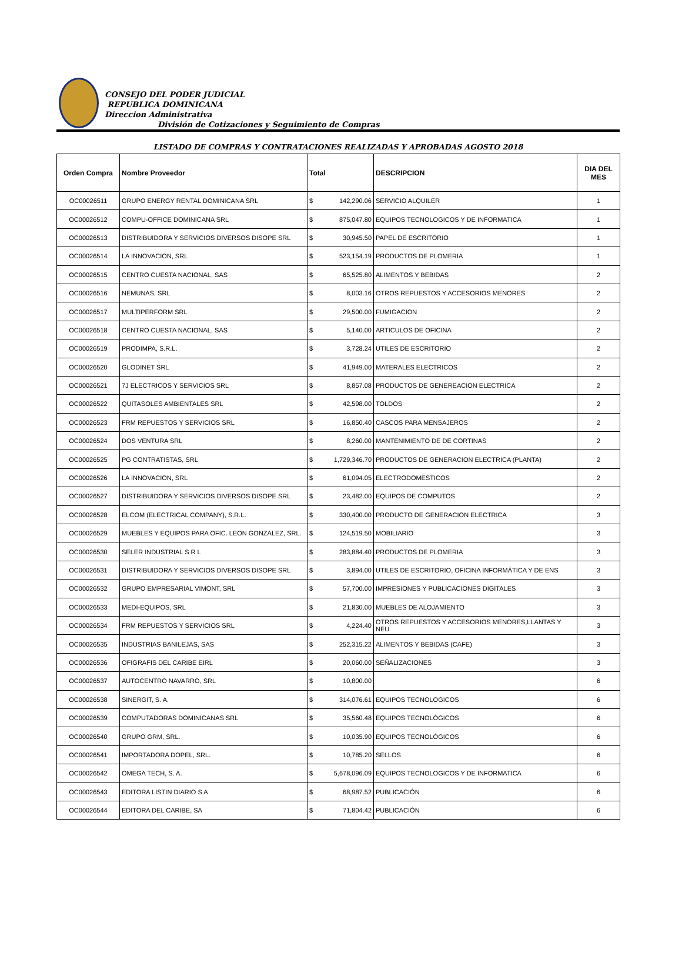CONSEJO DEL PODER JUDICIAL
REPUBLICA DOMINICANA
Direccion Administrativa
División de Cotizaciones y Seguimiento de Compras
LISTADO DE COMPRAS Y CONTRATACIONES REALIZADAS Y APROBADAS AGOSTO 2018
| Orden Compra | Nombre Proveedor | Total | | DESCRIPCION | DIA DEL MES |
| --- | --- | --- | --- | --- | --- |
| OC00026511 | GRUPO ENERGY RENTAL DOMINICANA SRL | $ | 142,290.06 | SERVICIO ALQUILER | 1 |
| OC00026512 | COMPU-OFFICE DOMINICANA SRL | $ | 875,047.80 | EQUIPOS TECNOLOGICOS Y DE INFORMATICA | 1 |
| OC00026513 | DISTRIBUIDORA Y SERVICIOS DIVERSOS DISOPE SRL | $ | 30,945.50 | PAPEL DE ESCRITORIO | 1 |
| OC00026514 | LA INNOVACION, SRL | $ | 523,154.19 | PRODUCTOS DE PLOMERIA | 1 |
| OC00026515 | CENTRO CUESTA NACIONAL, SAS | $ | 65,525.80 | ALIMENTOS Y BEBIDAS | 2 |
| OC00026516 | NEMUNAS, SRL | $ | 8,003.16 | OTROS REPUESTOS Y ACCESORIOS MENORES | 2 |
| OC00026517 | MULTIPERFORM SRL | $ | 29,500.00 | FUMIGACION | 2 |
| OC00026518 | CENTRO CUESTA NACIONAL, SAS | $ | 5,140.00 | ARTICULOS DE OFICINA | 2 |
| OC00026519 | PRODIMPA, S.R.L. | $ | 3,728.24 | UTILES DE ESCRITORIO | 2 |
| OC00026520 | GLODINET SRL | $ | 41,949.00 | MATERALES ELECTRICOS | 2 |
| OC00026521 | 7J ELECTRICOS Y SERVICIOS SRL | $ | 8,857.08 | PRODUCTOS DE GENEREACION ELECTRICA | 2 |
| OC00026522 | QUITASOLES AMBIENTALES SRL | $ | 42,598.00 | TOLDOS | 2 |
| OC00026523 | FRM REPUESTOS Y SERVICIOS SRL | $ | 16,850.40 | CASCOS PARA MENSAJEROS | 2 |
| OC00026524 | DOS VENTURA SRL | $ | 8,260.00 | MANTENIMIENTO DE DE CORTINAS | 2 |
| OC00026525 | PG CONTRATISTAS, SRL | $ | 1,729,346.70 | PRODUCTOS DE GENERACION ELECTRICA (PLANTA) | 2 |
| OC00026526 | LA INNOVACION, SRL | $ | 61,094.05 | ELECTRODOMESTICOS | 2 |
| OC00026527 | DISTRIBUIDORA Y SERVICIOS DIVERSOS DISOPE SRL | $ | 23,482.00 | EQUIPOS DE COMPUTOS | 2 |
| OC00026528 | ELCOM (ELECTRICAL COMPANY), S.R.L. | $ | 330,400.00 | PRODUCTO DE GENERACION ELECTRICA | 3 |
| OC00026529 | MUEBLES Y EQUIPOS PARA OFIC. LEON GONZALEZ, SRL. | $ | 124,519.50 | MOBILIARIO | 3 |
| OC00026530 | SELER INDUSTRIAL S R L | $ | 283,884.40 | PRODUCTOS DE PLOMERIA | 3 |
| OC00026531 | DISTRIBUIDORA Y SERVICIOS DIVERSOS DISOPE SRL | $ | 3,894.00 | UTILES DE ESCRITORIO, OFICINA INFORMÁTICA Y DE ENS | 3 |
| OC00026532 | GRUPO EMPRESARIAL VIMONT, SRL | $ | 57,700.00 | IMPRESIONES Y PUBLICACIONES DIGITALES | 3 |
| OC00026533 | MEDI-EQUIPOS, SRL | $ | 21,830.00 | MUEBLES DE ALOJAMIENTO | 3 |
| OC00026534 | FRM REPUESTOS Y SERVICIOS SRL | $ | 4,224.40 | OTROS REPUESTOS Y ACCESORIOS MENORES,LLANTAS Y NEU | 3 |
| OC00026535 | INDUSTRIAS BANILEJAS, SAS | $ | 252,315.22 | ALIMENTOS Y BEBIDAS (CAFE) | 3 |
| OC00026536 | OFIGRAFIS DEL CARIBE EIRL | $ | 20,060.00 | SEÑALIZACIONES | 3 |
| OC00026537 | AUTOCENTRO NAVARRO, SRL | $ | 10,800.00 | | 6 |
| OC00026538 | SINERGIT, S. A. | $ | 314,076.61 | EQUIPOS TECNOLOGICOS | 6 |
| OC00026539 | COMPUTADORAS DOMINICANAS SRL | $ | 35,560.48 | EQUIPOS TECNOLÓGICOS | 6 |
| OC00026540 | GRUPO GRM, SRL. | $ | 10,035.90 | EQUIPOS TECNOLÓGICOS | 6 |
| OC00026541 | IMPORTADORA DOPEL, SRL. | $ | 10,785.20 | SELLOS | 6 |
| OC00026542 | OMEGA TECH, S. A. | $ | 5,678,096.09 | EQUIPOS TECNOLOGICOS Y DE INFORMATICA | 6 |
| OC00026543 | EDITORA LISTIN DIARIO S A | $ | 68,987.52 | PUBLICACIÓN | 6 |
| OC00026544 | EDITORA DEL CARIBE, SA | $ | 71,804.42 | PUBLICACIÓN | 6 |